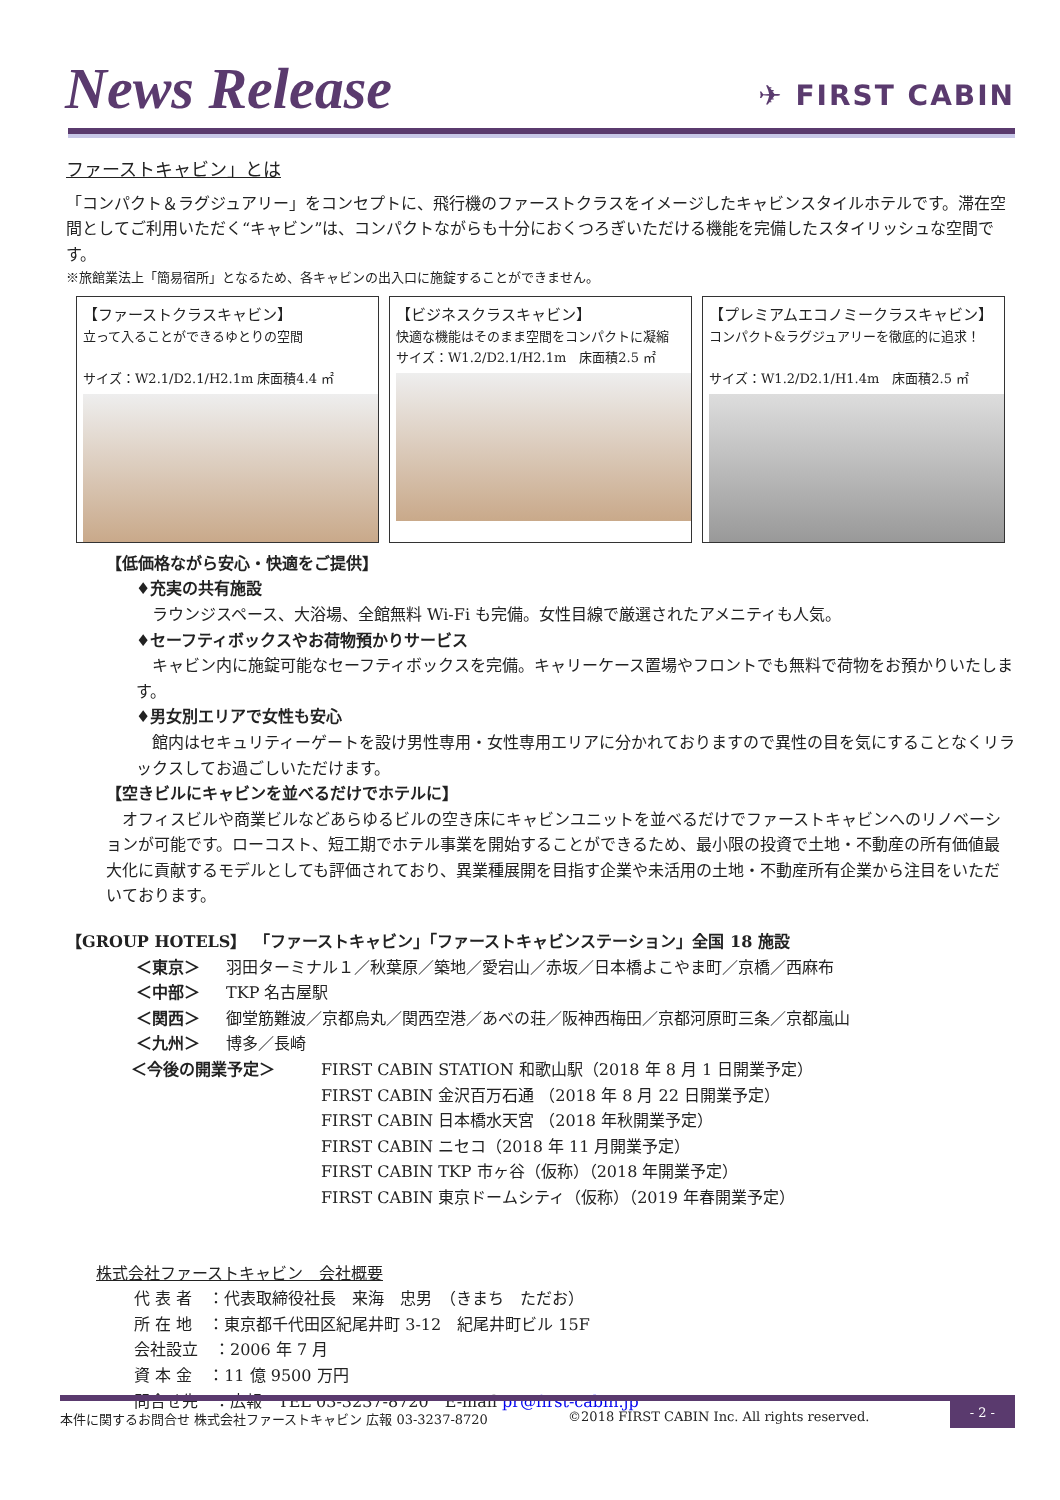News Release
✈ FIRST CABIN
ファーストキャビン」とは
「コンパクト＆ラグジュアリー」をコンセプトに、飛行機のファーストクラスをイメージしたキャビンスタイルホテルです。滞在空間としてご利用いただく“キャビン”は、コンパクトながらも十分におくつろぎいただける機能を完備したスタイリッシュな空間です。
※旅館業法上「簡易宿所」となるため、各キャビンの出入口に施錠することができません。
【ファーストクラスキャビン】
立って入ることができるゆとりの空間
サイズ：W2.1/D2.1/H2.1m 床面積4.4 ㎡
【ビジネスクラスキャビン】
快適な機能はそのまま空間をコンパクトに凝縮
サイズ：W1.2/D2.1/H2.1m　床面積2.5 ㎡
【プレミアムエコノミークラスキャビン】
コンパクト&ラグジュアリーを徹底的に追求！
サイズ：W1.2/D2.1/H1.4m　床面積2.5 ㎡
【低価格ながら安心・快適をご提供】
♦充実の共有施設
　ラウンジスペース、大浴場、全館無料 Wi-Fi も完備。女性目線で厳選されたアメニティも人気。
♦セーフティボックスやお荷物預かりサービス
　キャビン内に施錠可能なセーフティボックスを完備。キャリーケース置場やフロントでも無料で荷物をお預かりいたします。
♦男女別エリアで女性も安心
　館内はセキュリティーゲートを設け男性専用・女性専用エリアに分かれておりますので異性の目を気にすることなくリラックスしてお過ごしいただけます。
【空きビルにキャビンを並べるだけでホテルに】
　オフィスビルや商業ビルなどあらゆるビルの空き床にキャビンユニットを並べるだけでファーストキャビンへのリノベーションが可能です。ローコスト、短工期でホテル事業を開始することができるため、最小限の投資で土地・不動産の所有価値最大化に貢献するモデルとしても評価されており、異業種展開を目指す企業や未活用の土地・不動産所有企業から注目をいただいております。
【GROUP HOTELS】　「ファーストキャビン」「ファーストキャビンステーション」全国 18 施設
＜東京＞ 羽田ターミナル１／秋葉原／築地／愛宕山／赤坂／日本橋よこやま町／京橋／西麻布
＜中部＞ TKP 名古屋駅
＜関西＞ 御堂筋難波／京都烏丸／関西空港／あべの荘／阪神西梅田／京都河原町三条／京都嵐山
＜九州＞ 博多／長崎
＜今後の開業予定＞ FIRST CABIN STATION 和歌山駅（2018 年 8 月 1 日開業予定）
FIRST CABIN 金沢百万石通 （2018 年 8 月 22 日開業予定）
FIRST CABIN 日本橋水天宮 （2018 年秋開業予定）
FIRST CABIN ニセコ（2018 年 11 月開業予定）
FIRST CABIN TKP 市ヶ谷（仮称）（2018 年開業予定）
FIRST CABIN 東京ドームシティ（仮称）（2019 年春開業予定）
株式会社ファーストキャビン　会社概要
代 表 者　：代表取締役社長　来海　忠男　（きまち　ただお）
所 在 地　：東京都千代田区紀尾井町 3-12　紀尾井町ビル 15F
会社設立　：2006 年 7 月
資 本 金　：11 億 9500 万円
問合せ先　：広報　TEL 03-3237-8720　E-mail pr@first-cabin.jp
本件に関するお問合せ 株式会社ファーストキャビン 広報 03-3237-8720 ©2018 FIRST CABIN Inc. All rights reserved. - 2 -